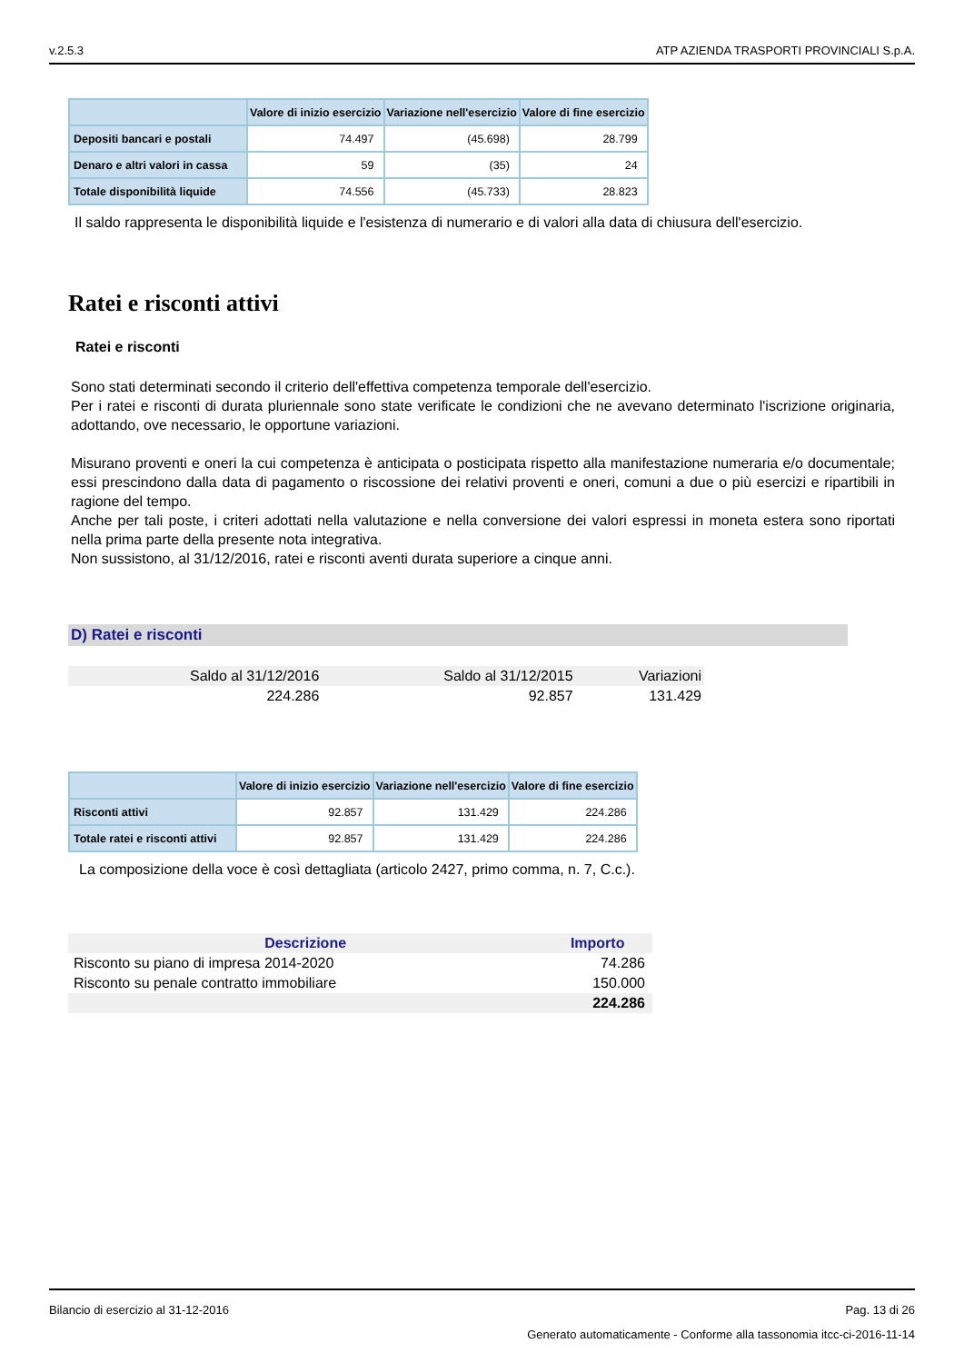v.2.5.3 ATP AZIENDA TRASPORTI PROVINCIALI S.p.A.
| | Valore di inizio esercizio | Variazione nell'esercizio | Valore di fine esercizio |
| --- | --- | --- | --- |
| Depositi bancari e postali | 74.497 | (45.698) | 28.799 |
| Denaro e altri valori in cassa | 59 | (35) | 24 |
| Totale disponibilità liquide | 74.556 | (45.733) | 28.823 |
Il saldo rappresenta le disponibilità liquide e l'esistenza di numerario e di valori alla data di chiusura dell'esercizio.
Ratei e risconti attivi
Ratei e risconti
Sono stati determinati secondo il criterio dell'effettiva competenza temporale dell'esercizio.
Per i ratei e risconti di durata pluriennale sono state verificate le condizioni che ne avevano determinato l'iscrizione originaria, adottando, ove necessario, le opportune variazioni.
Misurano proventi e oneri la cui competenza è anticipata o posticipata rispetto alla manifestazione numeraria e/o documentale; essi prescindono dalla data di pagamento o riscossione dei relativi proventi e oneri, comuni a due o più esercizi e ripartibili in ragione del tempo.
Anche per tali poste, i criteri adottati nella valutazione e nella conversione dei valori espressi in moneta estera sono riportati nella prima parte della presente nota integrativa.
Non sussistono, al 31/12/2016, ratei e risconti aventi durata superiore a cinque anni.
D) Ratei e risconti
| Saldo al 31/12/2016 | Saldo al 31/12/2015 | Variazioni |
| 224.286 | 92.857 | 131.429 |
| | Valore di inizio esercizio | Variazione nell'esercizio | Valore di fine esercizio |
| --- | --- | --- | --- |
| Risconti attivi | 92.857 | 131.429 | 224.286 |
| Totale ratei e risconti attivi | 92.857 | 131.429 | 224.286 |
La composizione della voce è così dettagliata (articolo 2427, primo comma, n. 7, C.c.).
| Descrizione | Importo |
| Risconto su piano di impresa 2014-2020 | 74.286 |
| Risconto su penale contratto immobiliare | 150.000 |
| | 224.286 |
Bilancio di esercizio al 31-12-2016 Pag. 13 di 26
Generato automaticamente - Conforme alla tassonomia itcc-ci-2016-11-14